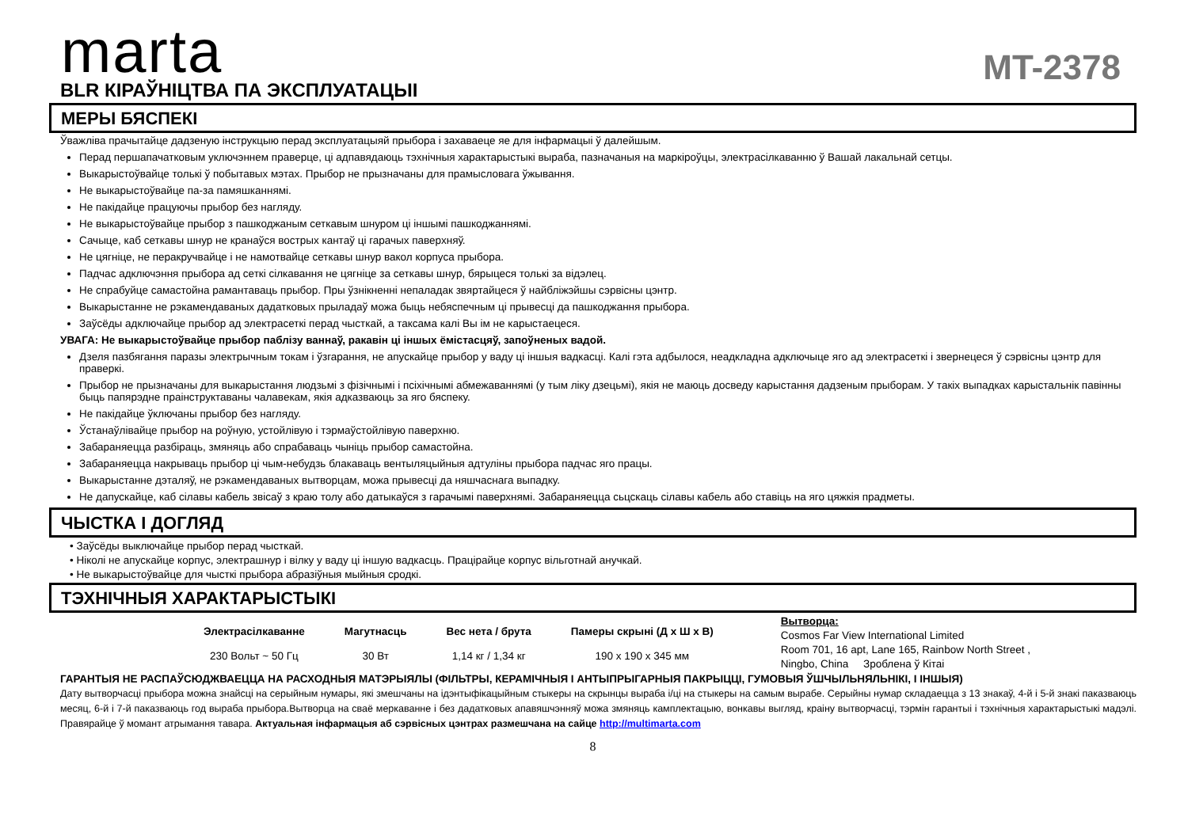marta
MT-2378
BLR КІРАЎНІЦТВА ПА ЭКСПЛУАТАЦЫІ
МЕРЫ БЯСПЕКІ
Ўважліва прачытайце дадзеную інструкцыю перад эксплуатацыяй прыбора і захаваеце яе для інфармацыі ў далейшым.
Перад першапачатковым уключэннем праверце, ці адпавядаюць тэхнічныя характарыстыкі выраба, пазначаныя на маркіроўцы, электрасілкаванню ў Вашай лакальнай сетцы.
Выкарыстоўвайце толькі ў побытавых мэтах. Прыбор не прызначаны для прамысловага ўжывання.
Не выкарыстоўвайце па-за памяшканнямі.
Не пакідайце працуючы прыбор без нагляду.
Не выкарыстоўвайце прыбор з пашкоджаным сеткавым шнуром ці іншымі пашкоджаннямі.
Сачыце, каб сеткавы шнур не кранаўся вострых кантаў ці гарачых паверхняў.
Не цягніце, не перакручвайце і не намотвайце сеткавы шнур вакол корпуса прыбора.
Падчас адключэння прыбора ад сеткі сілкавання не цягніце за сеткавы шнур, бярыцеся толькі за відэлец.
Не спрабуйце самастойна рамантаваць прыбор. Пры ўзнікненні непаладак звяртайцеся ў найбліжэйшы сэрвісны цэнтр.
Выкарыстанне не рэкамендаваных дадатковых прыладаў можа быць небяспечным ці прывесці да пашкоджання прыбора.
Заўсёды адключайце прыбор ад электрасеткі перад чысткай, а таксама калі Вы ім не карыстаецеся.
УВАГА: Не выкарыстоўвайце прыбор паблізу ваннаў, ракавін ці іншых ёмістасцяў, запоўненых вадой.
Дзеля пазбягання паразы электрычным токам і ўзгарання, не апускайце прыбор у ваду ці іншыя вадкасці. Калі гэта адбылося, неадкладна адключыце яго ад электрасеткі і звернецеся ў сэрвісны цэнтр для праверкі.
Прыбор не прызначаны для выкарыстання людзьмі з фізічнымі і псіхічнымі абмежаваннямі (у тым ліку дзецьмі), якія не маюць досведу карыстання дадзеным прыборам. У такіх выпадках карыстальнік павінны быць папярэдне праінструктаваны чалавекам, якія адказваюць за яго бяспеку.
Не пакідайце ўключаны прыбор без нагляду.
Ўстанаўлівайце прыбор на роўную, устойлівую і тэрмаўстойлівую паверхню.
Забараняецца разбіраць, змяняць або спрабаваць чыніць прыбор самастойна.
Забараняецца накрываць прыбор ці чым-небудзь блакаваць вентыляцыйныя адтуліны прыбора падчас яго працы.
Выкарыстанне дэталяў, не рэкамендаваных вытворцам, можа прывесці да няшчаснага выпадку.
Не дапускайце, каб сілавы кабель звісаў з краю толу або датыкаўся з гарачымі паверхнямі. Забараняецца сьцскаць сілавы кабель або ставіць на яго цяжкія прадметы.
ЧЫСТКА І ДОГЛЯД
• Заўсёды выключайце прыбор перад чысткай.
• Ніколі не апускайце корпус, электрашнур і вілку у ваду ці іншую вадкасць. Працірайце корпус вільготнай анучкай.
• Не выкарыстоўвайце для чысткі прыбора абразіўныя мыйныя сродкі.
ТЭХНІЧНЫЯ ХАРАКТАРЫСТЫКІ
| Электрасілкаванне | Магутнасць | Вес нета / брута | Памеры скрыні (Д х Ш х В) |
| --- | --- | --- | --- |
| 230 Вольт ~ 50 Гц | 30 Вт | 1,14 кг / 1,34 кг | 190 х 190 х 345 мм |
Вытворца:
Cosmos Far View International Limited
Room 701, 16 apt, Lane 165, Rainbow North Street ,
Ningbo, China Зроблена ў Кітаі
ГАРАНТЫЯ НЕ РАСПАЎСЮДЖВАЕЦЦА НА РАСХОДНЫЯ МАТЭРЫЯЛЫ (ФІЛЬТРЫ, КЕРАМІЧНЫЯ І АНТЫПРЫГАРНЫЯ ПАКРЫЦЦІ, ГУМОВЫЯ ЎШЧЫЛЬНЯЛЬНІКІ, І ІНШЫЯ)
Дату вытворчасці прыбора можна знайсці на серыйным нумары, які змешчаны на ідэнтыфікацыйным стыкеры на скрынцы выраба і/ці на стыкеры на самым вырабе. Серыйны нумар складаецца з 13 знакаў, 4-й і 5-й знакі паказваюць месяц, 6-й і 7-й паказваюць год выраба прыбора.Вытворца на сваё меркаванне і без дадатковых апавяшчэнняў можа змяняць камплектацыю, вонкавы выгляд, краіну вытворчасці, тэрмін гарантыі і тэхнічныя характарыстыкі мадэлі. Правярайце ў момант атрымання тавара. Актуальная інфармацыя аб сэрвісных цэнтрах размешчана на сайце http://multimarta.com
8